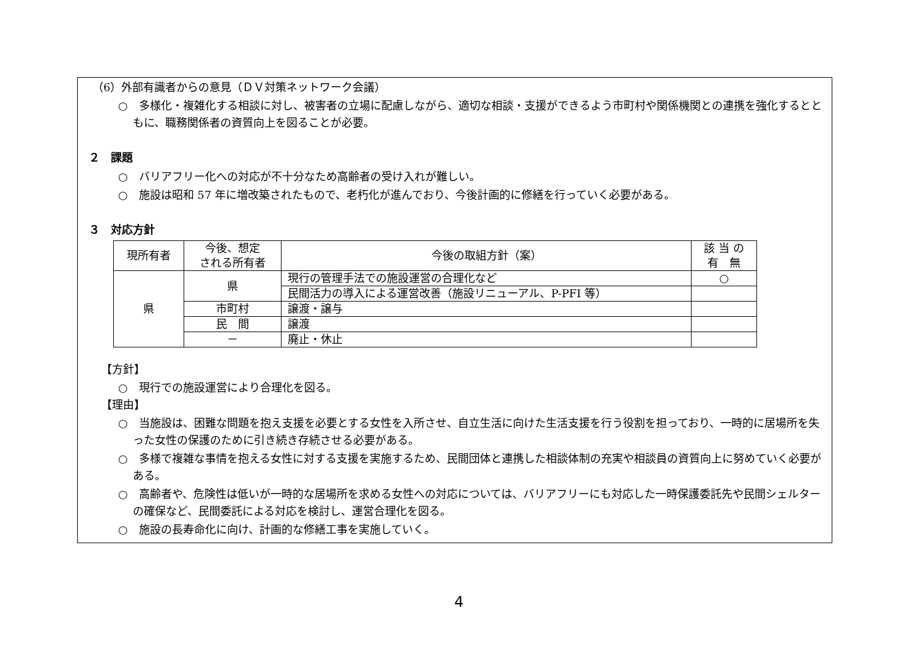（6）外部有識者からの意見（ＤＶ対策ネットワーク会議）
○　多様化・複雑化する相談に対し、被害者の立場に配慮しながら、適切な相談・支援ができるよう市町村や関係機関との連携を強化するとともに、職務関係者の資質向上を図ることが必要。
２　課題
○　バリアフリー化への対応が不十分なため高齢者の受け入れが難しい。
○　施設は昭和 57 年に増改築されたもので、老朽化が進んでおり、今後計画的に修繕を行っていく必要がある。
３　対応方針
| 現所有者 | 今後、想定 される所有者 | 今後の取組方針（案） | 該 当 の 有 無 |
| --- | --- | --- | --- |
| 県 | 県 | 現行の管理手法での施設運営の合理化など | ○ |
| | | 民間活力の導入による運営改善（施設リニューアル、P-PFI 等） | |
| | 市町村 | 譲渡・譲与 | |
| | 民 間 | 譲渡 | |
| | － | 廃止・休止 | |
【方針】
○　現行での施設運営により合理化を図る。
【理由】
○　当施設は、困難な問題を抱え支援を必要とする女性を入所させ、自立生活に向けた生活支援を行う役割を担っており、一時的に居場所を失った女性の保護のために引き続き存続させる必要がある。
○　多様で複雑な事情を抱える女性に対する支援を実施するため、民間団体と連携した相談体制の充実や相談員の資質向上に努めていく必要がある。
○　高齢者や、危険性は低いが一時的な居場所を求める女性への対応については、バリアフリーにも対応した一時保護委託先や民間シェルターの確保など、民間委託による対応を検討し、運営合理化を図る。
○　施設の長寿命化に向け、計画的な修繕工事を実施していく。
4